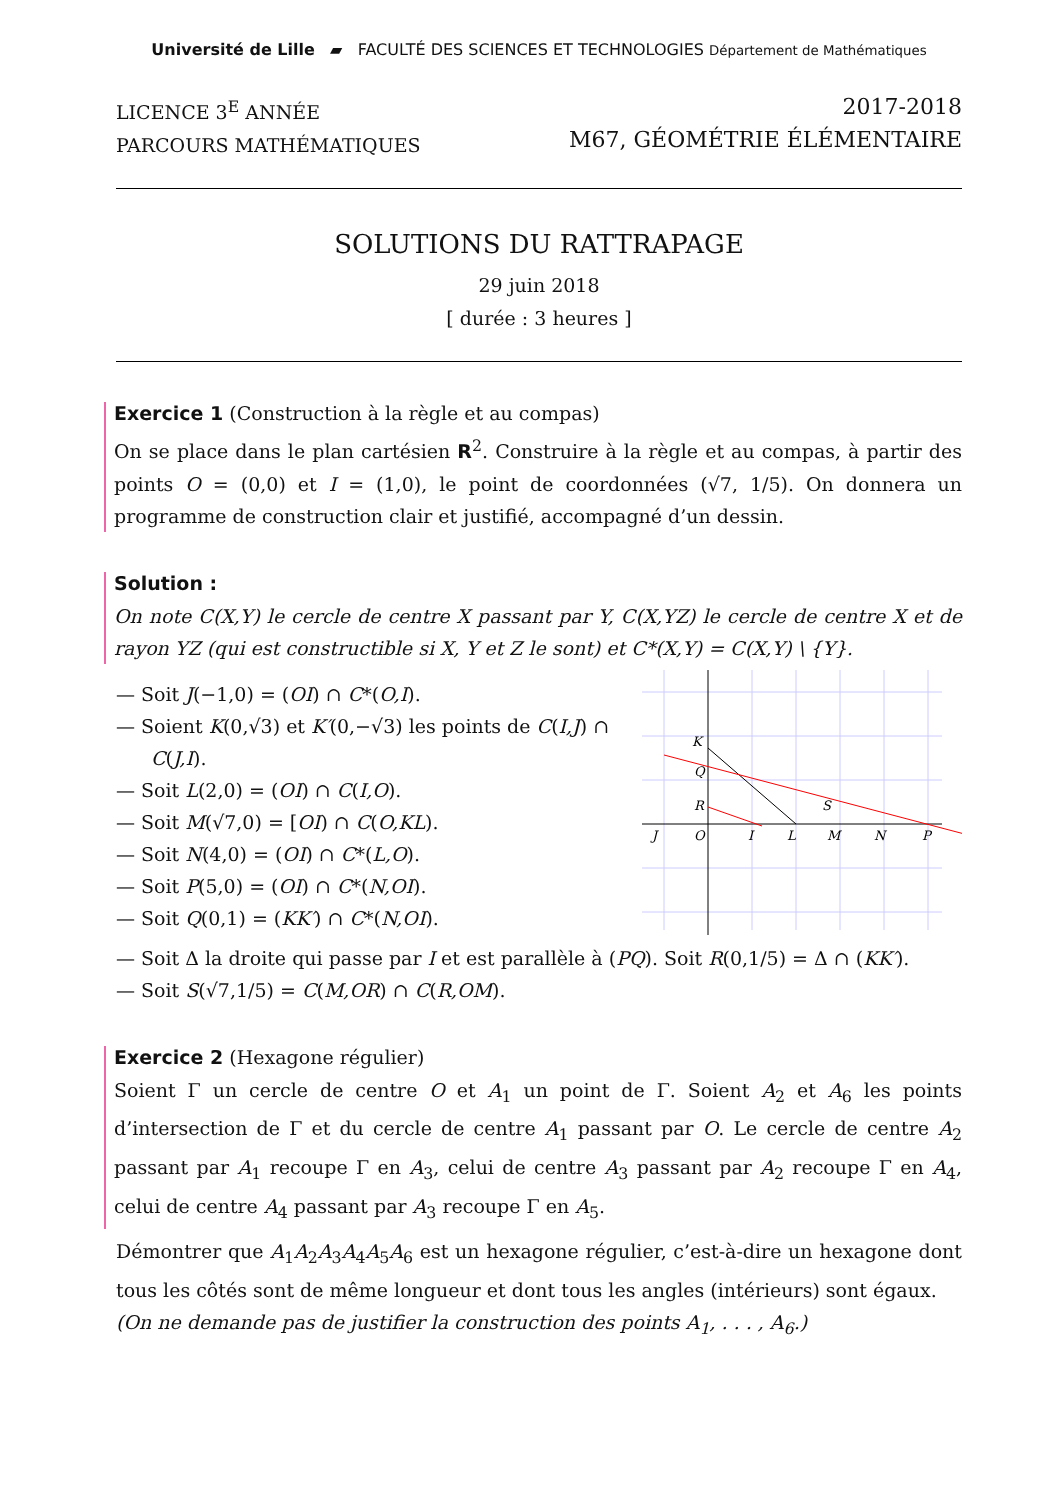Université de Lille ▰ FACULTÉ DES SCIENCES ET TECHNOLOGIES Département de Mathématiques
LICENCE 3<sup>E</sup> ANNÉE
PARCOURS MATHÉMATIQUES
2017-2018
M67, GÉOMÉTRIE ÉLÉMENTAIRE
SOLUTIONS DU RATTRAPAGE
29 juin 2018
[ durée : 3 heures ]
Exercice 1 (Construction à la règle et au compas)
On se place dans le plan cartésien R<sup>2</sup>. Construire à la règle et au compas, à partir des points O = (0,0) et I = (1,0), le point de coordonnées (√7, 1/5). On donnera un programme de construction clair et justifié, accompagné d’un dessin.
Solution :
On note C(X,Y) le cercle de centre X passant par Y, C(X,YZ) le cercle de centre X et de rayon YZ (qui est constructible si X, Y et Z le sont) et C*(X,Y) = C(X,Y) \ {Y}.
— Soit J(−1,0) = (OI) ∩ C*(O,I).
— Soient K(0,√3) et K′(0,−√3) les points de C(I,J) ∩ C(J,I).
— Soit L(2,0) = (OI) ∩ C(I,O).
— Soit M(√7,0) = [OI) ∩ C(O,KL).
— Soit N(4,0) = (OI) ∩ C*(L,O).
— Soit P(5,0) = (OI) ∩ C*(N,OI).
— Soit Q(0,1) = (KK′) ∩ C*(N,OI).
J
O
I
L
M
N
P
K
Q
R
S
— Soit Δ la droite qui passe par I et est parallèle à (PQ). Soit R(0,1/5) = Δ ∩ (KK′).
— Soit S(√7,1/5) = C(M,OR) ∩ C(R,OM).
Exercice 2 (Hexagone régulier)
Soient Γ un cercle de centre O et A<sub>1</sub> un point de Γ. Soient A<sub>2</sub> et A<sub>6</sub> les points d’intersection de Γ et du cercle de centre A<sub>1</sub> passant par O. Le cercle de centre A<sub>2</sub> passant par A<sub>1</sub> recoupe Γ en A<sub>3</sub>, celui de centre A<sub>3</sub> passant par A<sub>2</sub> recoupe Γ en A<sub>4</sub>, celui de centre A<sub>4</sub> passant par A<sub>3</sub> recoupe Γ en A<sub>5</sub>.
Démontrer que A<sub>1</sub>A<sub>2</sub>A<sub>3</sub>A<sub>4</sub>A<sub>5</sub>A<sub>6</sub> est un hexagone régulier, c’est-à-dire un hexagone dont tous les côtés sont de même longueur et dont tous les angles (intérieurs) sont égaux.
(On ne demande pas de justifier la construction des points A<sub>1</sub>, . . . , A<sub>6</sub>.)